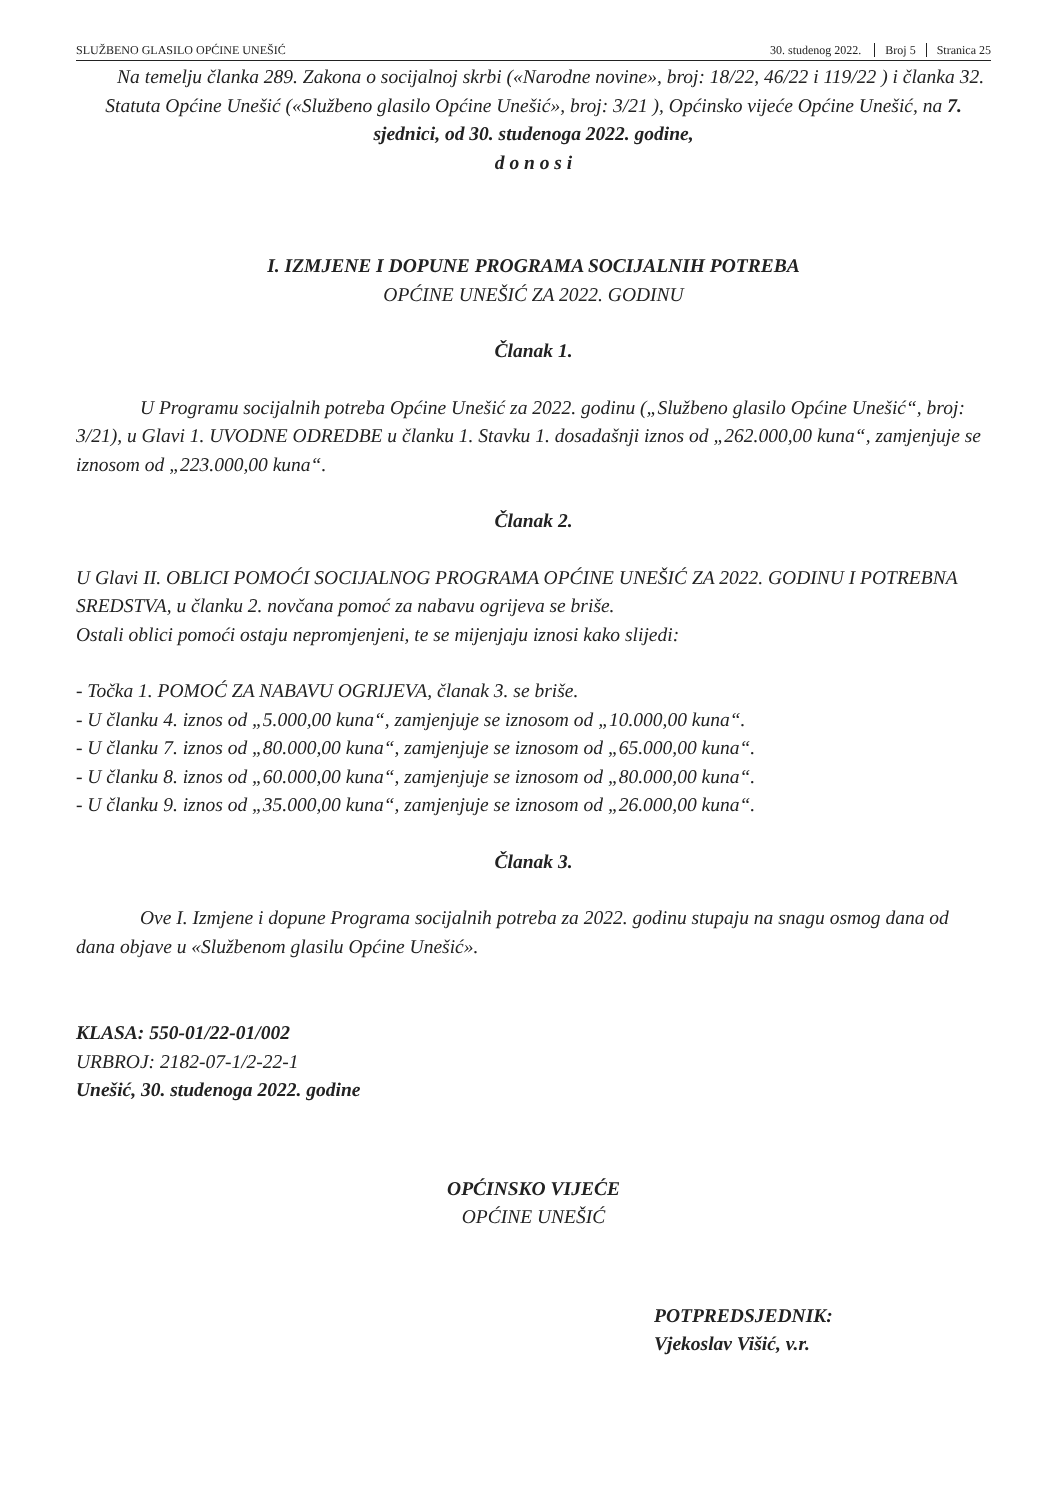SLUŽBENO GLASILO OPĆINE UNEŠIĆ 30. studenog 2022. Broj 5 Stranica 25
Na temelju članka 289. Zakona o socijalnoj skrbi («Narodne novine», broj: 18/22, 46/22 i 119/22 ) i članka 32. Statuta Općine Unešić («Službeno glasilo Općine Unešić», broj: 3/21 ), Općinsko vijeće Općine Unešić, na 7. sjednici, od 30. studenoga 2022. godine,
d o n o s i
I. IZMJENE I DOPUNE PROGRAMA SOCIJALNIH POTREBA
OPĆINE UNEŠIĆ ZA 2022. GODINU
Članak 1.
U Programu socijalnih potreba Općine Unešić za 2022. godinu („Službeno glasilo Općine Unešić“, broj: 3/21), u Glavi 1. UVODNE ODREDBE u članku 1. Stavku 1. dosadašnji iznos od „262.000,00 kuna“, zamjenjuje se iznosom od „223.000,00 kuna“.
Članak 2.
U Glavi II. OBLICI POMOĆI SOCIJALNOG PROGRAMA OPĆINE UNEŠIĆ ZA 2022. GODINU I POTREBNA SREDSTVA, u članku 2. novčana pomoć za nabavu ogrijeva se briše.
Ostali oblici pomoći ostaju nepromjenjeni, te se mijenjaju iznosi kako slijedi:
- Točka 1. POMOĆ ZA NABAVU OGRIJEVA, članak 3. se briše.
- U članku 4. iznos od „5.000,00 kuna“, zamjenjuje se iznosom od „10.000,00 kuna“.
- U članku 7. iznos od „80.000,00 kuna“, zamjenjuje se iznosom od „65.000,00 kuna“.
- U članku 8. iznos od „60.000,00 kuna“, zamjenjuje se iznosom od „80.000,00 kuna“.
- U članku 9. iznos od „35.000,00 kuna“, zamjenjuje se iznosom od „26.000,00 kuna“.
Članak 3.
Ove I. Izmjene i dopune Programa socijalnih potreba za 2022. godinu stupaju na snagu osmog dana od dana objave u «Službenom glasilu Općine Unešić».
KLASA: 550-01/22-01/002
URBROJ: 2182-07-1/2-22-1
Unešić, 30. studenoga 2022. godine
OPĆINSKO VIJEĆE
OPĆINE UNEŠIĆ
POTPREDSJEDNIK:
Vjekoslav Višić, v.r.